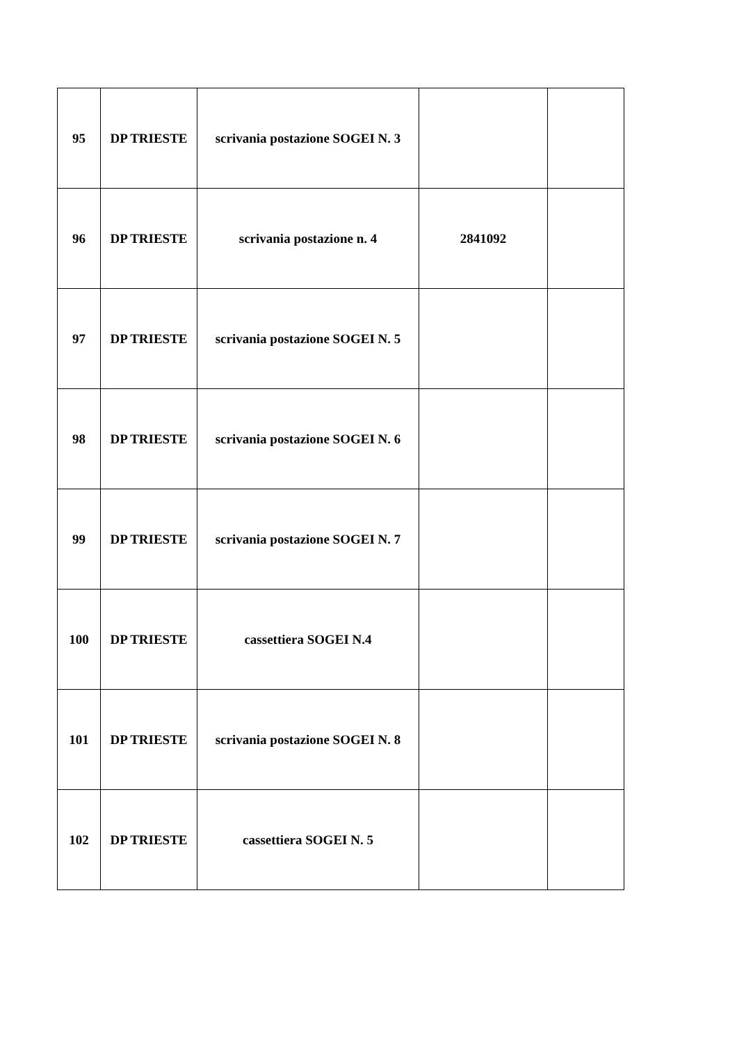| 95 | DP TRIESTE | scrivania postazione SOGEI N. 3 | | |
| 96 | DP TRIESTE | scrivania postazione n. 4 | 2841092 | |
| 97 | DP TRIESTE | scrivania postazione SOGEI N. 5 | | |
| 98 | DP TRIESTE | scrivania postazione SOGEI N. 6 | | |
| 99 | DP TRIESTE | scrivania postazione SOGEI N. 7 | | |
| 100 | DP TRIESTE | cassettiera SOGEI N.4 | | |
| 101 | DP TRIESTE | scrivania postazione SOGEI N. 8 | | |
| 102 | DP TRIESTE | cassettiera SOGEI N. 5 | | |